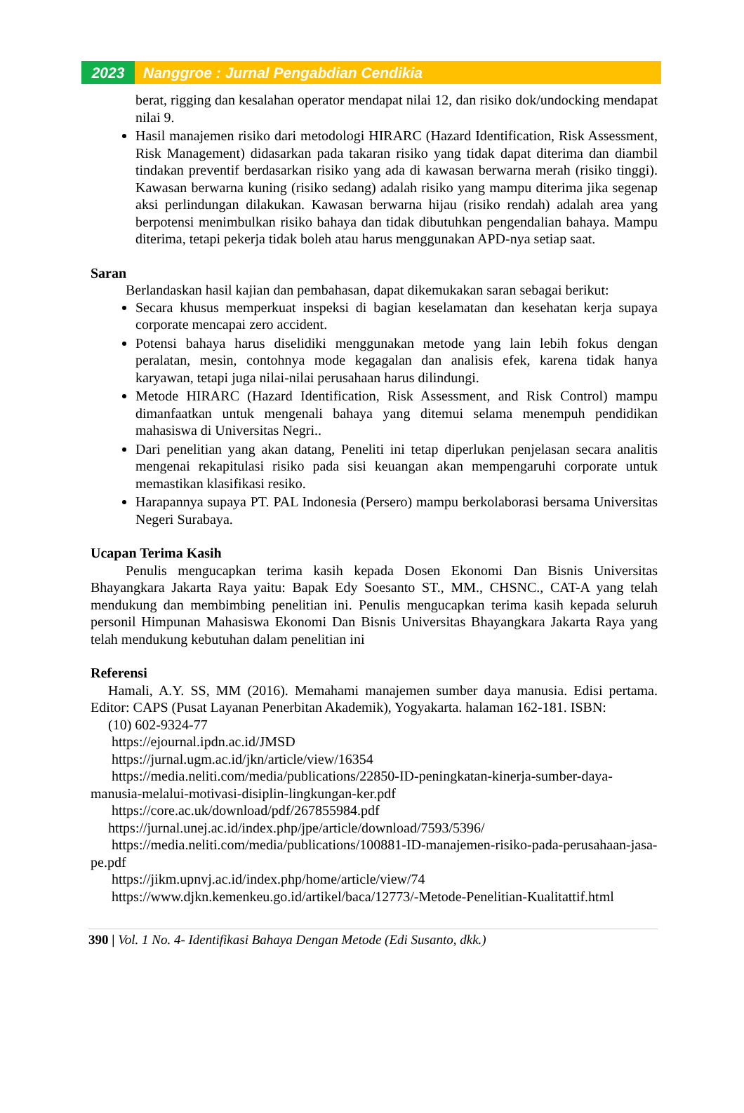2023 Nanggroe : Jurnal Pengabdian Cendikia
berat, rigging dan kesalahan operator mendapat nilai 12, dan risiko dok/undocking mendapat nilai 9.
Hasil manajemen risiko dari metodologi HIRARC (Hazard Identification, Risk Assessment, Risk Management) didasarkan pada takaran risiko yang tidak dapat diterima dan diambil tindakan preventif berdasarkan risiko yang ada di kawasan berwarna merah (risiko tinggi). Kawasan berwarna kuning (risiko sedang) adalah risiko yang mampu diterima jika segenap aksi perlindungan dilakukan. Kawasan berwarna hijau (risiko rendah) adalah area yang berpotensi menimbulkan risiko bahaya dan tidak dibutuhkan pengendalian bahaya. Mampu diterima, tetapi pekerja tidak boleh atau harus menggunakan APD-nya setiap saat.
Saran
Berlandaskan hasil kajian dan pembahasan, dapat dikemukakan saran sebagai berikut:
Secara khusus memperkuat inspeksi di bagian keselamatan dan kesehatan kerja supaya corporate mencapai zero accident.
Potensi bahaya harus diselidiki menggunakan metode yang lain lebih fokus dengan peralatan, mesin, contohnya mode kegagalan dan analisis efek, karena tidak hanya karyawan, tetapi juga nilai-nilai perusahaan harus dilindungi.
Metode HIRARC (Hazard Identification, Risk Assessment, and Risk Control) mampu dimanfaatkan untuk mengenali bahaya yang ditemui selama menempuh pendidikan mahasiswa di Universitas Negri..
Dari penelitian yang akan datang, Peneliti ini tetap diperlukan penjelasan secara analitis mengenai rekapitulasi risiko pada sisi keuangan akan mempengaruhi corporate untuk memastikan klasifikasi resiko.
Harapannya supaya PT. PAL Indonesia (Persero) mampu berkolaborasi bersama Universitas Negeri Surabaya.
Ucapan Terima Kasih
Penulis mengucapkan terima kasih kepada Dosen Ekonomi Dan Bisnis Universitas Bhayangkara Jakarta Raya yaitu: Bapak Edy Soesanto ST., MM., CHSNC., CAT-A yang telah mendukung dan membimbing penelitian ini. Penulis mengucapkan terima kasih kepada seluruh personil Himpunan Mahasiswa Ekonomi Dan Bisnis Universitas Bhayangkara Jakarta Raya yang telah mendukung kebutuhan dalam penelitian ini
Referensi
Hamali, A.Y. SS, MM (2016). Memahami manajemen sumber daya manusia. Edisi pertama. Editor: CAPS (Pusat Layanan Penerbitan Akademik), Yogyakarta. halaman 162-181. ISBN:
(10) 602-9324-77
https://ejournal.ipdn.ac.id/JMSD
https://jurnal.ugm.ac.id/jkn/article/view/16354
https://media.neliti.com/media/publications/22850-ID-peningkatan-kinerja-sumber-daya-manusia-melalui-motivasi-disiplin-lingkungan-ker.pdf
https://core.ac.uk/download/pdf/267855984.pdf
https://jurnal.unej.ac.id/index.php/jpe/article/download/7593/5396/
https://media.neliti.com/media/publications/100881-ID-manajemen-risiko-pada-perusahaan-jasa-pe.pdf
https://jikm.upnvj.ac.id/index.php/home/article/view/74
https://www.djkn.kemenkeu.go.id/artikel/baca/12773/-Metode-Penelitian-Kualitattif.html
390 | Vol. 1 No. 4- Identifikasi Bahaya Dengan Metode (Edi Susanto, dkk.)